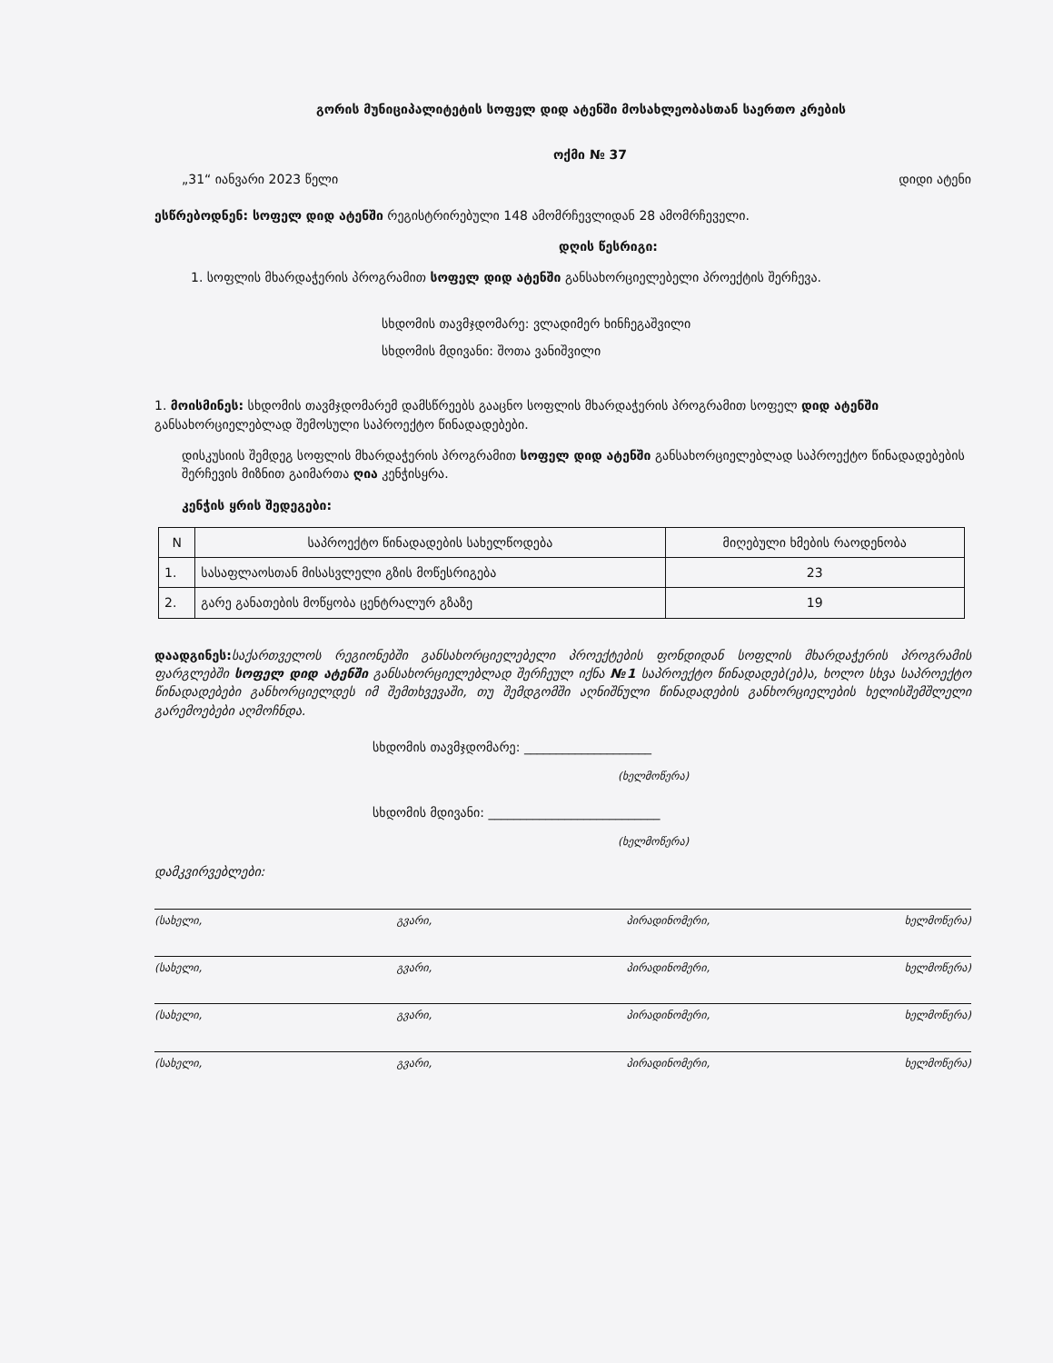გორის მუნიციპალიტეტის სოფელ დიდ ატენში მოსახლეობასთან საერთო კრების
ოქმი № 37
„31“ იანვარი 2023 წელი დიდი ატენი
ესწრებოდნენ: სოფელ დიდ ატენში რეგისტრირებული 148 ამომრჩევლიდან 28 ამომრჩეველი.
დღის წესრიგი:
1. სოფლის მხარდაჭერის პროგრამით სოფელ დიდ ატენში განსახორციელებელი პროექტის შერჩევა.
სხდომის თავმჯდომარე: ვლადიმერ ხინჩეგაშვილი
სხდომის მდივანი: შოთა ვანიშვილი
1. მოისმინეს: სხდომის თავმჯდომარემ დამსწრეებს გააცნო სოფლის მხარდაჭერის პროგრამით სოფელ დიდ ატენში განსახორციელებლად შემოსული საპროექტო წინადადებები.
დისკუსიის შემდეგ სოფლის მხარდაჭერის პროგრამით სოფელ დიდ ატენში განსახორციელებლად საპროექტო წინადადებების შერჩევის მიზნით გაიმართა ღია კენჭისყრა.
კენჭის ყრის შედეგები:
| N | საპროექტო წინადადების სახელწოდება | მიღებული ხმების რაოდენობა |
| --- | --- | --- |
| 1. | სასაფლაოსთან მისასვლელი გზის მოწესრიგება | 23 |
| 2. | გარე განათების მოწყობა ცენტრალურ გზაზე | 19 |
დაადგინეს: საქართველოს რეგიონებში განსახორციელებელი პროექტების ფონდიდან სოფლის მხარდაჭერის პროგრამის ფარგლებში სოფელ დიდ ატენში განსახორციელებლად შერჩეულ იქნა №1 საპროექტო წინადადებ(ებ)ა, ხოლო სხვა საპროექტო წინადადებები განხორციელდეს იმ შემთხვევაში, თუ შემდგომში აღნიშნული წინადადების განხორციელების ხელისშემშლელი გარემოებები აღმოჩნდა.
სხდომის თავმჯდომარე: ____________________
(ხელმოწერა)
სხდომის მდივანი: ___________________________
(ხელმოწერა)
დამკვირვებლები:
(სახელი, გვარი, პირადინომერი, ხელმოწერა)
(სახელი, გვარი, პირადინომერი, ხელმოწერა)
(სახელი, გვარი, პირადინომერი, ხელმოწერა)
(სახელი, გვარი, პირადინომერი, ხელმოწერა)